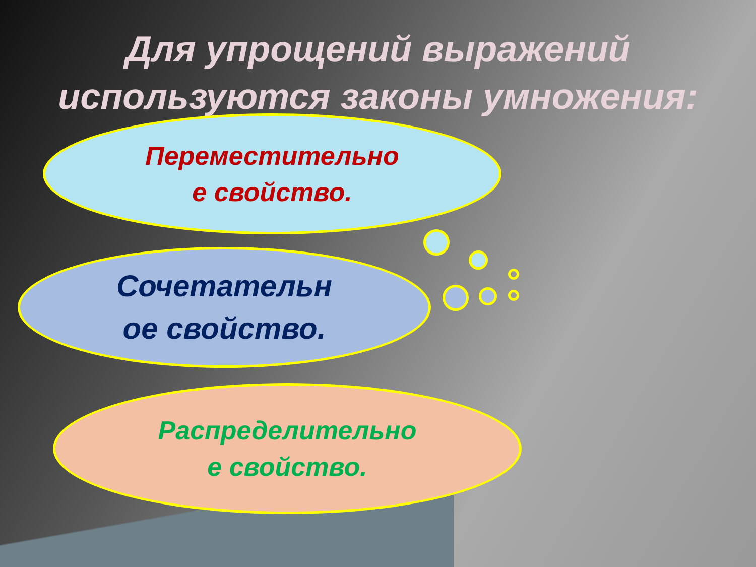Для упрощений выражений
используются законы умножения:
Переместительно
е свойство.
Сочетательн
ое свойство.
Распределительно
е свойство.